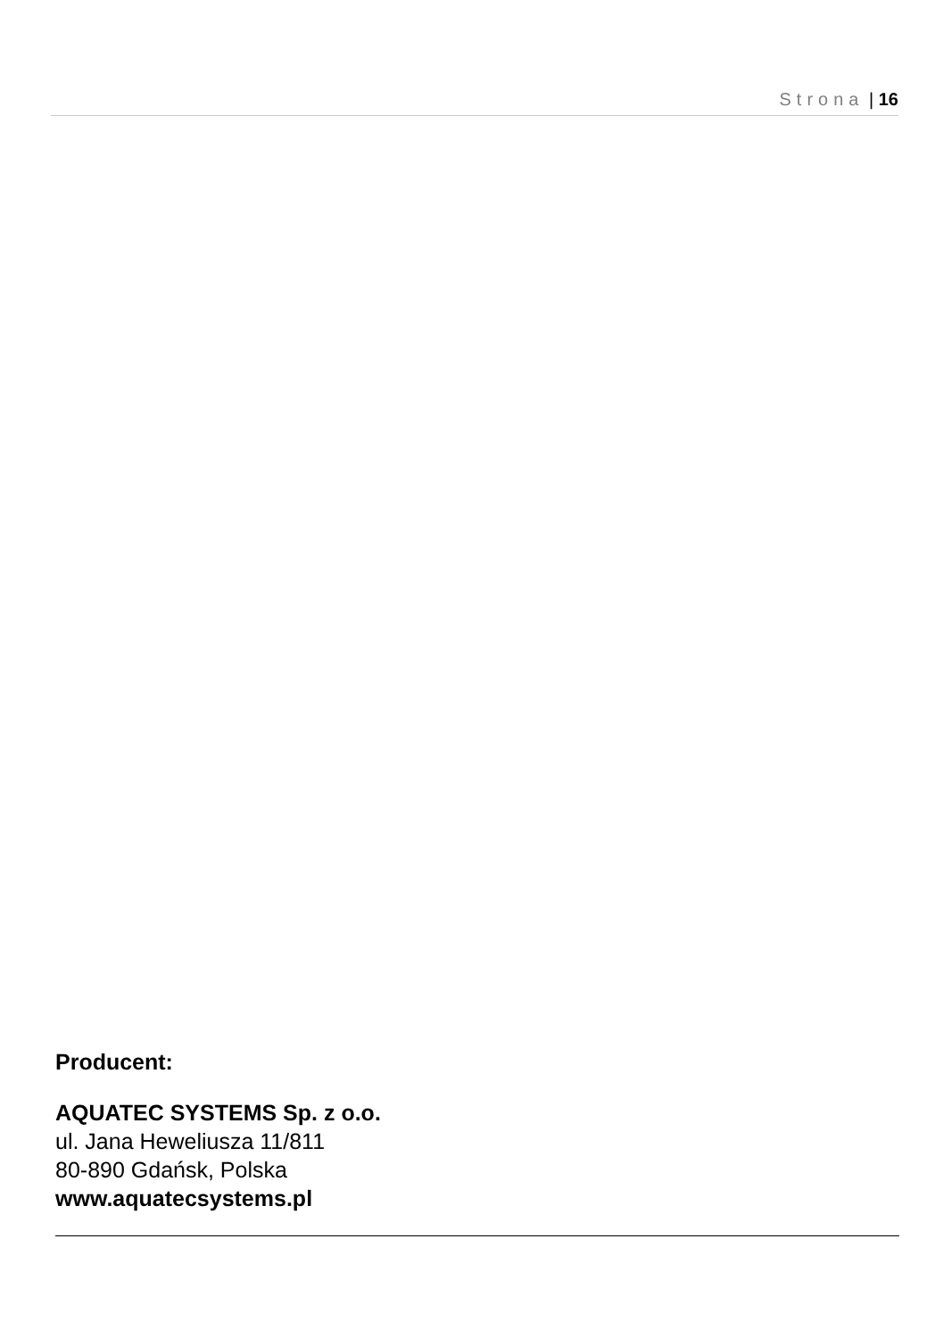Strona | 16
Producent:
AQUATEC SYSTEMS Sp. z o.o.
ul. Jana Heweliusza 11/811
80-890 Gdańsk, Polska
www.aquatecsystems.pl